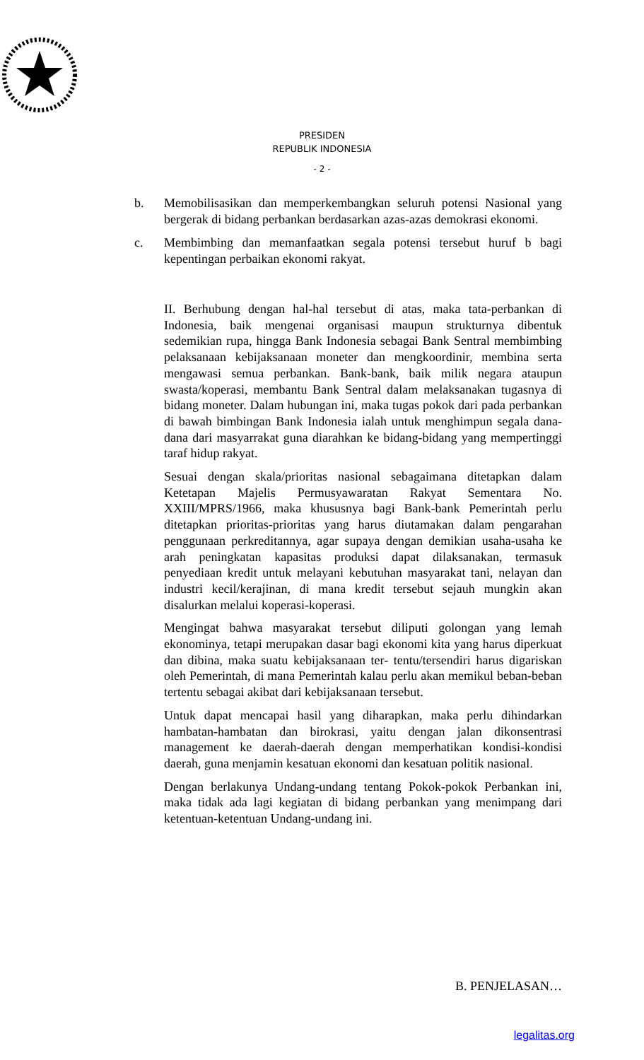PRESIDEN
REPUBLIK INDONESIA
- 2 -
b. Memobilisasikan dan memperkembangkan seluruh potensi Nasional yang bergerak di bidang perbankan berdasarkan azas-azas demokrasi ekonomi.
c. Membimbing dan memanfaatkan segala potensi tersebut huruf b bagi kepentingan perbaikan ekonomi rakyat.
II. Berhubung dengan hal-hal tersebut di atas, maka tata-perbankan di Indonesia, baik mengenai organisasi maupun strukturnya dibentuk sedemikian rupa, hingga Bank Indonesia sebagai Bank Sentral membimbing pelaksanaan kebijaksanaan moneter dan mengkoordinir, membina serta mengawasi semua perbankan. Bank-bank, baik milik negara ataupun swasta/koperasi, membantu Bank Sentral dalam melaksanakan tugasnya di bidang moneter. Dalam hubungan ini, maka tugas pokok dari pada perbankan di bawah bimbingan Bank Indonesia ialah untuk menghimpun segala dana-dana dari masyarrakat guna diarahkan ke bidang-bidang yang mempertinggi taraf hidup rakyat.
Sesuai dengan skala/prioritas nasional sebagaimana ditetapkan dalam Ketetapan Majelis Permusyawaratan Rakyat Sementara No. XXIII/MPRS/1966, maka khususnya bagi Bank-bank Pemerintah perlu ditetapkan prioritas-prioritas yang harus diutamakan dalam pengarahan penggunaan perkreditannya, agar supaya dengan demikian usaha-usaha ke arah peningkatan kapasitas produksi dapat dilaksanakan, termasuk penyediaan kredit untuk melayani kebutuhan masyarakat tani, nelayan dan industri kecil/kerajinan, di mana kredit tersebut sejauh mungkin akan disalurkan melalui koperasi-koperasi.
Mengingat bahwa masyarakat tersebut diliputi golongan yang lemah ekonominya, tetapi merupakan dasar bagi ekonomi kita yang harus diperkuat dan dibina, maka suatu kebijaksanaan ter- tentu/tersendiri harus digariskan oleh Pemerintah, di mana Pemerintah kalau perlu akan memikul beban-beban tertentu sebagai akibat dari kebijaksanaan tersebut.
Untuk dapat mencapai hasil yang diharapkan, maka perlu dihindarkan hambatan-hambatan dan birokrasi, yaitu dengan jalan dikonsentrasi management ke daerah-daerah dengan memperhatikan kondisi-kondisi daerah, guna menjamin kesatuan ekonomi dan kesatuan politik nasional.
Dengan berlakunya Undang-undang tentang Pokok-pokok Perbankan ini, maka tidak ada lagi kegiatan di bidang perbankan yang menimpang dari ketentuan-ketentuan Undang-undang ini.
B. PENJELASAN…
legalitas.org